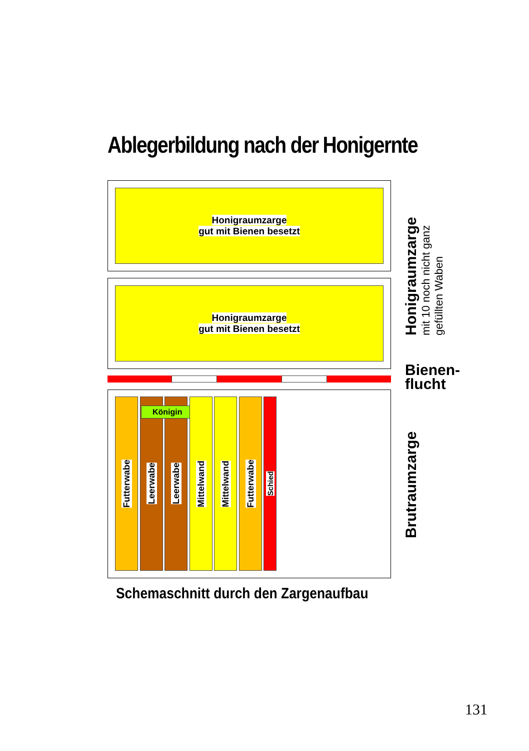Ablegerbildung nach der Honigernte
Honigraumzarge
gut mit Bienen besetzt
Honigraumzarge
gut mit Bienen besetzt
Futterwabe
Leerwabe
Leerwabe
Königin
Mittelwand
Mittelwand
Futterwabe
Schied
Honigraumzarge
mit 10 noch nicht ganz
gefüllten Waben
Bienen-
flucht
Brutraumzarge
Schemaschnitt durch den Zargenaufbau
131